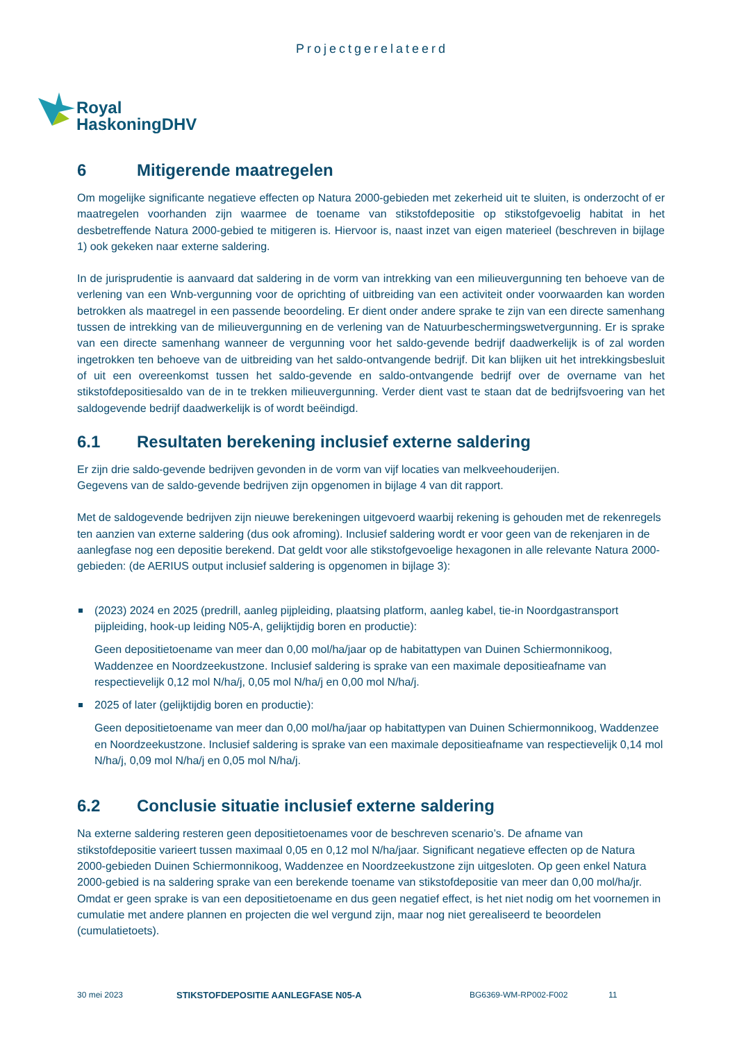Projectgerelateerd
Royal
HaskoningDHV
6 Mitigerende maatregelen
Om mogelijke significante negatieve effecten op Natura 2000-gebieden met zekerheid uit te sluiten, is onderzocht of er maatregelen voorhanden zijn waarmee de toename van stikstofdepositie op stikstofgevoelig habitat in het desbetreffende Natura 2000-gebied te mitigeren is. Hiervoor is, naast inzet van eigen materieel (beschreven in bijlage 1) ook gekeken naar externe saldering.
In de jurisprudentie is aanvaard dat saldering in de vorm van intrekking van een milieuvergunning ten behoeve van de verlening van een Wnb-vergunning voor de oprichting of uitbreiding van een activiteit onder voorwaarden kan worden betrokken als maatregel in een passende beoordeling. Er dient onder andere sprake te zijn van een directe samenhang tussen de intrekking van de milieuvergunning en de verlening van de Natuurbeschermingswetvergunning. Er is sprake van een directe samenhang wanneer de vergunning voor het saldo-gevende bedrijf daadwerkelijk is of zal worden ingetrokken ten behoeve van de uitbreiding van het saldo-ontvangende bedrijf. Dit kan blijken uit het intrekkingsbesluit of uit een overeenkomst tussen het saldo-gevende en saldo-ontvangende bedrijf over de overname van het stikstofdepositiesaldo van de in te trekken milieuvergunning. Verder dient vast te staan dat de bedrijfsvoering van het saldogevende bedrijf daadwerkelijk is of wordt beëindigd.
6.1 Resultaten berekening inclusief externe saldering
Er zijn drie saldo-gevende bedrijven gevonden in de vorm van vijf locaties van melkveehouderijen.
Gegevens van de saldo-gevende bedrijven zijn opgenomen in bijlage 4 van dit rapport.
Met de saldogevende bedrijven zijn nieuwe berekeningen uitgevoerd waarbij rekening is gehouden met de rekenregels ten aanzien van externe saldering (dus ook afroming). Inclusief saldering wordt er voor geen van de rekenjaren in de aanlegfase nog een depositie berekend. Dat geldt voor alle stikstofgevoelige hexagonen in alle relevante Natura 2000-gebieden: (de AERIUS output inclusief saldering is opgenomen in bijlage 3):
(2023) 2024 en 2025 (predrill, aanleg pijpleiding, plaatsing platform, aanleg kabel, tie-in Noordgastransport pijpleiding, hook-up leiding N05-A, gelijktijdig boren en productie):
Geen depositietoename van meer dan 0,00 mol/ha/jaar op de habitattypen van Duinen Schiermonnikoog, Waddenzee en Noordzeekustzone. Inclusief saldering is sprake van een maximale depositieafname van respectievelijk 0,12 mol N/ha/j, 0,05 mol N/ha/j en 0,00 mol N/ha/j.
2025 of later (gelijktijdig boren en productie):
Geen depositietoename van meer dan 0,00 mol/ha/jaar op habitattypen van Duinen Schiermonnikoog, Waddenzee en Noordzeekustzone. Inclusief saldering is sprake van een maximale depositieafname van respectievelijk 0,14 mol N/ha/j, 0,09 mol N/ha/j en 0,05 mol N/ha/j.
6.2 Conclusie situatie inclusief externe saldering
Na externe saldering resteren geen depositietoenames voor de beschreven scenario’s. De afname van stikstofdepositie varieert tussen maximaal 0,05 en 0,12 mol N/ha/jaar. Significant negatieve effecten op de Natura 2000-gebieden Duinen Schiermonnikoog, Waddenzee en Noordzeekustzone zijn uitgesloten. Op geen enkel Natura 2000-gebied is na saldering sprake van een berekende toename van stikstofdepositie van meer dan 0,00 mol/ha/jr. Omdat er geen sprake is van een depositietoename en dus geen negatief effect, is het niet nodig om het voornemen in cumulatie met andere plannen en projecten die wel vergund zijn, maar nog niet gerealiseerd te beoordelen (cumulatietoets).
30 mei 2023 STIKSTOFDEPOSITIE AANLEGFASE N05-A BG6369-WM-RP002-F002 11